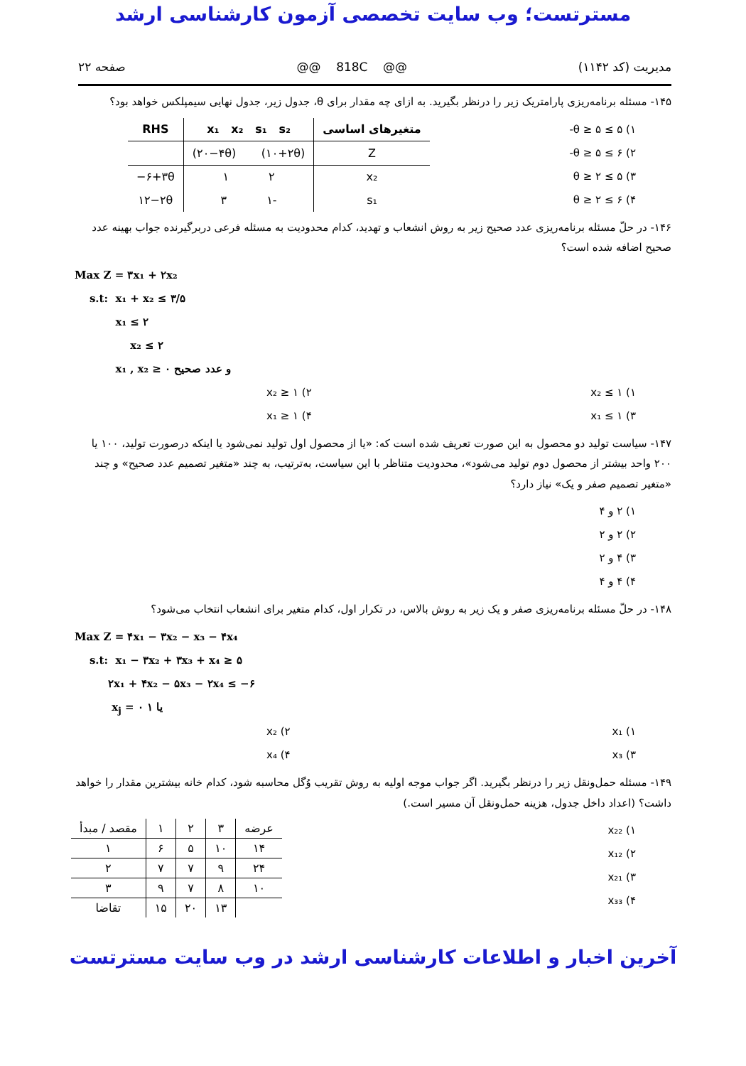مسترتست؛ وب سایت تخصصی آزمون کارشناسی ارشد
مدیریت (کد ۱۱۴۲) @@ 818C @@ صفحه ۲۲
۱۴۵- مسئله برنامه‌ریزی پارامتریک زیر را درنظر بگیرید. به ازای چه مقدار برای θ، جدول زیر، جدول نهایی سیمپلکس خواهد بود؟
۱) ۵ ≥ θ ≥ ۵-
۲) ۶ ≥ θ ≥ ۵-
۳) ۵ ≥ θ ≥ ۲
۴) ۶ ≥ θ ≥ ۲
| متغیرهای اساسی | x₁ x₂ s₁ s₂ | RHS |
| --- | --- | --- |
| Z | (۲۰−۴θ) (۱۰+۲θ) | |
| x₂ | ۲ ۱ | −۶+۳θ |
| s₁ | -۱ ۳ | ۱۲−۲θ |
۱۴۶- در حلّ مسئله برنامه‌ریزی عدد صحیح زیر به روش انشعاب و تهدید، کدام محدودیت به مسئله فرعی دربرگیرنده جواب بهینه عدد صحیح اضافه شده است؟
Max Z = ۳x₁ + ۲x₂
s.t: x₁ + x₂ ≤ ۳/۵
x₁ ≤ ۲
x₂ ≤ ۲
x₁ , x₂ ≥ ۰ و عدد صحیح
۱) x₂ ≤ ۱ ۲) x₂ ≥ ۱
۳) x₁ ≤ ۱ ۴) x₁ ≥ ۱
۱۴۷- سیاست تولید دو محصول به این صورت تعریف شده است که: «یا از محصول اول تولید نمی‌شود یا اینکه درصورت تولید، ۱۰۰ یا ۲۰۰ واحد بیشتر از محصول دوم تولید می‌شود»، محدودیت متناظر با این سیاست، به‌ترتیب، به چند «متغیر تصمیم عدد صحیح» و چند «متغیر تصمیم صفر و یک» نیاز دارد؟
۱) ۲ و ۴
۲) ۲ و ۲
۳) ۴ و ۲
۴) ۴ و ۴
۱۴۸- در حلّ مسئله برنامه‌ریزی صفر و یک زیر به روش بالاس، در تکرار اول، کدام متغیر برای انشعاب انتخاب می‌شود؟
Max Z = ۴x₁ − ۳x₂ − x₃ − ۴x₄
s.t: x₁ − ۳x₂ + ۳x₃ + x₄ ≥ ۵
۲x₁ + ۴x₂ − ۵x₃ − ۲x₄ ≤ −۶
x<sub>j</sub> = ۰ یا ۱
۱) x₁ ۲) x₂
۳) x₃ ۴) x₄
۱۴۹- مسئله حمل‌ونقل زیر را درنظر بگیرید. اگر جواب موجه اولیه به روش تقریب وُگل محاسبه شود، کدام خانه بیشترین مقدار را خواهد داشت؟ (اعداد داخل جدول، هزینه حمل‌ونقل آن مسیر است.)
۱) x₂₂
۲) x₁₂
۳) x₂₁
۴) x₃₃
| مقصد / مبدأ | ۱ | ۲ | ۳ | عرضه |
| ۱ | ۶ | ۵ | ۱۰ | ۱۴ |
| ۲ | ۷ | ۷ | ۹ | ۲۴ |
| ۳ | ۹ | ۷ | ۸ | ۱۰ |
| تقاضا | ۱۵ | ۲۰ | ۱۳ | |
آخرین اخبار و اطلاعات کارشناسی ارشد در وب سایت مسترتست